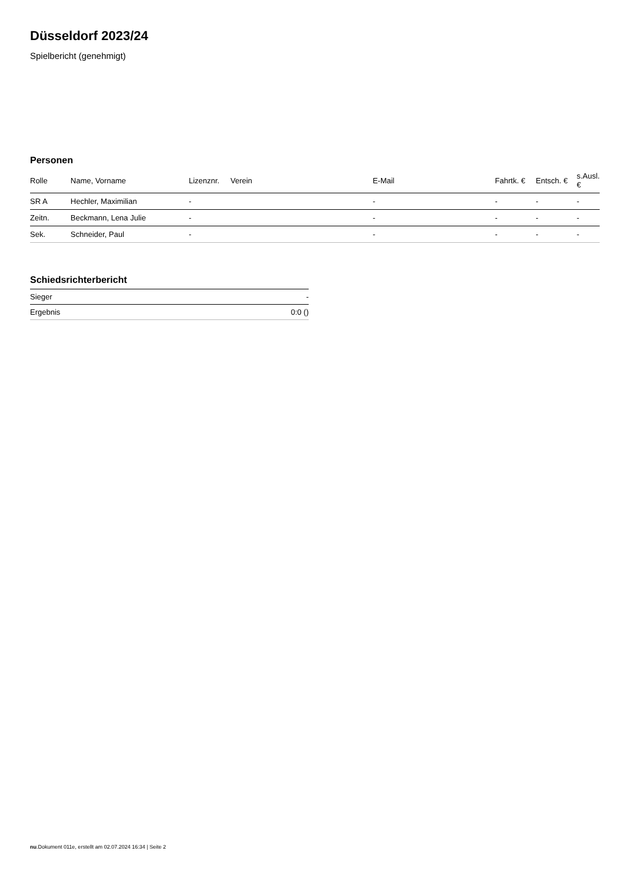Düsseldorf 2023/24
Spielbericht (genehmigt)
Personen
| Rolle | Name, Vorname | Lizenznr. | Verein | E-Mail | Fahrtk. € | Entsch. € | s.Ausl. € |
| --- | --- | --- | --- | --- | --- | --- | --- |
| SR A | Hechler, Maximilian | - | | - | - | - | - |
| Zeitn. | Beckmann, Lena Julie | - | | - | - | - | - |
| Sek. | Schneider, Paul | - | | - | - | - | - |
Schiedsrichterbericht
| Sieger | - |
| Ergebnis | 0:0 () |
nu.Dokument 011e, erstellt am 02.07.2024 16:34 | Seite 2